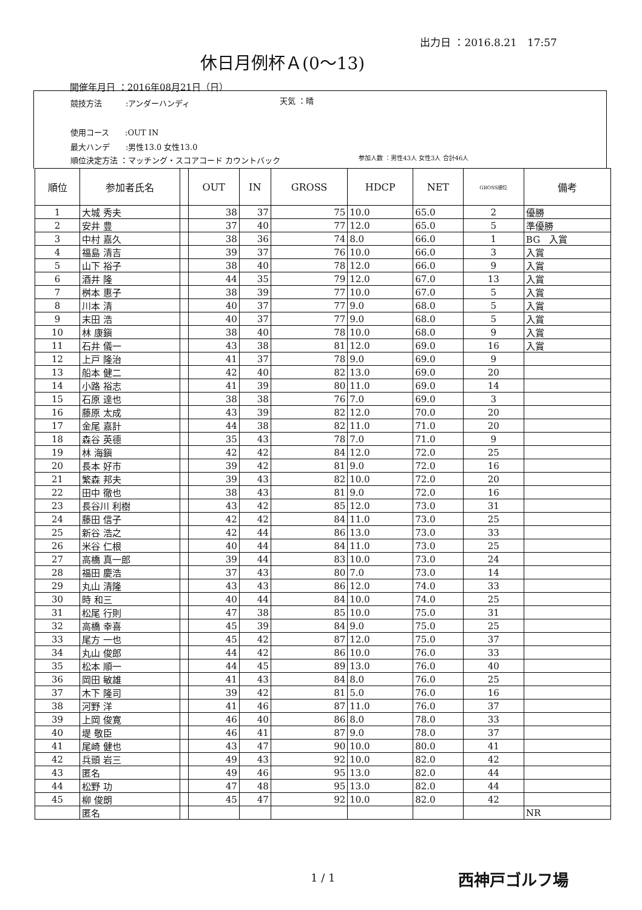出力日 ：2016.8.21　17:57
休日月例杯Ａ(0～13)
開催年月日 ：2016年08月21日（日）
競技方法　　　:アンダーハンディ 天気 ：晴
使用コース　　:OUT IN
最大ハンデ　　:男性13.0 女性13.0
順位決定方法 ：マッチング・スコアコード カウントバック
参加人数 ：男性43人 女性3人 合計46人
| 順位 | 参加者氏名 | | OUT | IN | GROSS | HDCP | NET | GROSS順位 | 備考 |
| --- | --- | --- | --- | --- | --- | --- | --- | --- | --- |
| 1 | 大城 秀夫 | | 38 | 37 | 75 | 10.0 | 65.0 | 2 | 優勝 |
| 2 | 安井 豊 | | 37 | 40 | 77 | 12.0 | 65.0 | 5 | 準優勝 |
| 3 | 中村 嘉久 | | 38 | 36 | 74 | 8.0 | 66.0 | 1 | BG 入賞 |
| 4 | 福島 清吉 | | 39 | 37 | 76 | 10.0 | 66.0 | 3 | 入賞 |
| 5 | 山下 裕子 | | 38 | 40 | 78 | 12.0 | 66.0 | 9 | 入賞 |
| 6 | 酒井 隆 | | 44 | 35 | 79 | 12.0 | 67.0 | 13 | 入賞 |
| 7 | 桝本 惠子 | | 38 | 39 | 77 | 10.0 | 67.0 | 5 | 入賞 |
| 8 | 川本 清 | | 40 | 37 | 77 | 9.0 | 68.0 | 5 | 入賞 |
| 9 | 末田 浩 | | 40 | 37 | 77 | 9.0 | 68.0 | 5 | 入賞 |
| 10 | 林 康鎭 | | 38 | 40 | 78 | 10.0 | 68.0 | 9 | 入賞 |
| 11 | 石井 儀一 | | 43 | 38 | 81 | 12.0 | 69.0 | 16 | 入賞 |
| 12 | 上戸 隆治 | | 41 | 37 | 78 | 9.0 | 69.0 | 9 | |
| 13 | 船本 健二 | | 42 | 40 | 82 | 13.0 | 69.0 | 20 | |
| 14 | 小路 裕志 | | 41 | 39 | 80 | 11.0 | 69.0 | 14 | |
| 15 | 石原 達也 | | 38 | 38 | 76 | 7.0 | 69.0 | 3 | |
| 16 | 藤原 太成 | | 43 | 39 | 82 | 12.0 | 70.0 | 20 | |
| 17 | 金尾 嘉計 | | 44 | 38 | 82 | 11.0 | 71.0 | 20 | |
| 18 | 森谷 英德 | | 35 | 43 | 78 | 7.0 | 71.0 | 9 | |
| 19 | 林 海鎭 | | 42 | 42 | 84 | 12.0 | 72.0 | 25 | |
| 20 | 長本 好市 | | 39 | 42 | 81 | 9.0 | 72.0 | 16 | |
| 21 | 繁森 邦夫 | | 39 | 43 | 82 | 10.0 | 72.0 | 20 | |
| 22 | 田中 徹也 | | 38 | 43 | 81 | 9.0 | 72.0 | 16 | |
| 23 | 長谷川 利樹 | | 43 | 42 | 85 | 12.0 | 73.0 | 31 | |
| 24 | 藤田 信子 | | 42 | 42 | 84 | 11.0 | 73.0 | 25 | |
| 25 | 新谷 浩之 | | 42 | 44 | 86 | 13.0 | 73.0 | 33 | |
| 26 | 米谷 仁根 | | 40 | 44 | 84 | 11.0 | 73.0 | 25 | |
| 27 | 高橋 真一郎 | | 39 | 44 | 83 | 10.0 | 73.0 | 24 | |
| 28 | 福田 慶浩 | | 37 | 43 | 80 | 7.0 | 73.0 | 14 | |
| 29 | 丸山 清隆 | | 43 | 43 | 86 | 12.0 | 74.0 | 33 | |
| 30 | 時 和三 | | 40 | 44 | 84 | 10.0 | 74.0 | 25 | |
| 31 | 松尾 行則 | | 47 | 38 | 85 | 10.0 | 75.0 | 31 | |
| 32 | 高橋 幸喜 | | 45 | 39 | 84 | 9.0 | 75.0 | 25 | |
| 33 | 尾方 一也 | | 45 | 42 | 87 | 12.0 | 75.0 | 37 | |
| 34 | 丸山 俊郎 | | 44 | 42 | 86 | 10.0 | 76.0 | 33 | |
| 35 | 松本 順一 | | 44 | 45 | 89 | 13.0 | 76.0 | 40 | |
| 36 | 岡田 敏雄 | | 41 | 43 | 84 | 8.0 | 76.0 | 25 | |
| 37 | 木下 隆司 | | 39 | 42 | 81 | 5.0 | 76.0 | 16 | |
| 38 | 河野 洋 | | 41 | 46 | 87 | 11.0 | 76.0 | 37 | |
| 39 | 上岡 俊寛 | | 46 | 40 | 86 | 8.0 | 78.0 | 33 | |
| 40 | 堤 敬臣 | | 46 | 41 | 87 | 9.0 | 78.0 | 37 | |
| 41 | 尾崎 健也 | | 43 | 47 | 90 | 10.0 | 80.0 | 41 | |
| 42 | 兵頭 岩三 | | 49 | 43 | 92 | 10.0 | 82.0 | 42 | |
| 43 | 匿名 | | 49 | 46 | 95 | 13.0 | 82.0 | 44 | |
| 44 | 松野 功 | | 47 | 48 | 95 | 13.0 | 82.0 | 44 | |
| 45 | 柳 俊朗 | | 45 | 47 | 92 | 10.0 | 82.0 | 42 | |
| | 匿名 | | | | | | | | NR |
1 / 1 西神戸ゴルフ場